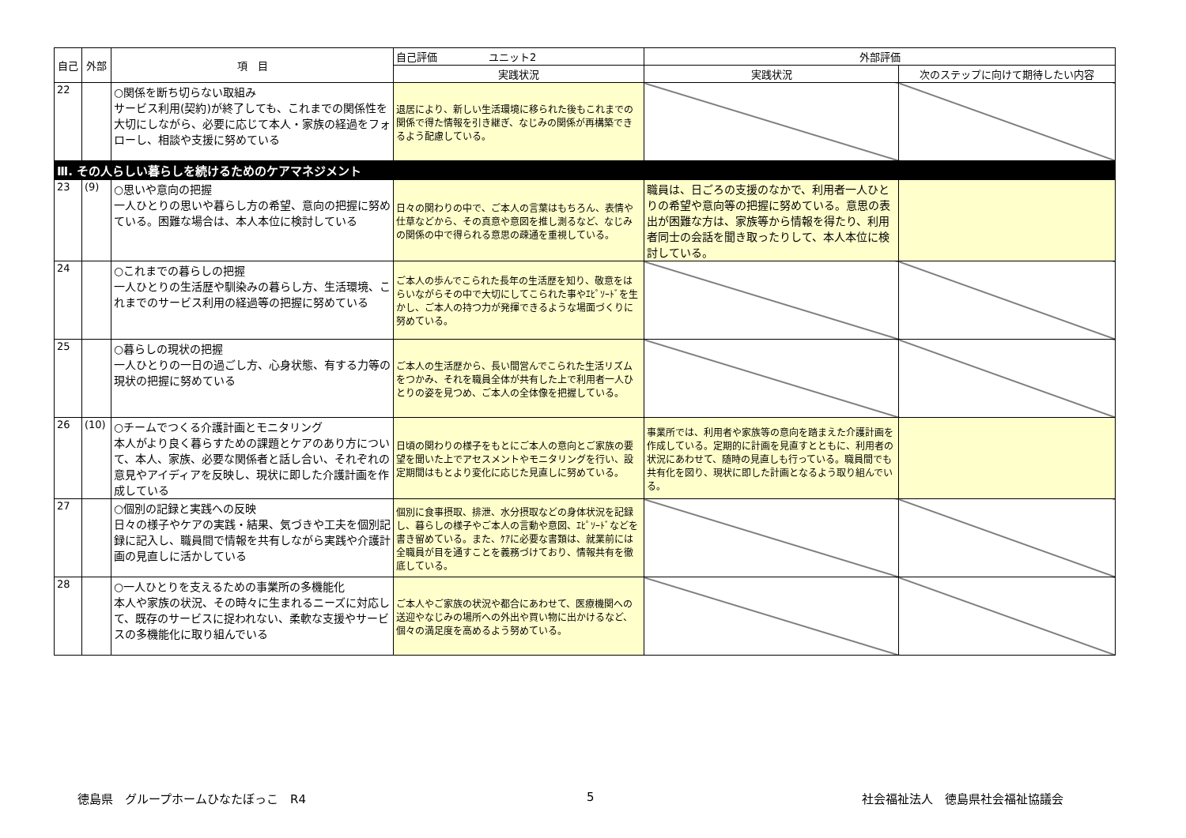| 自己 | 外部 | 項 目 | 自己評価 ユニット2 | 外部評価 | |
| --- | --- | --- | --- | --- | --- |
| | | | 実践状況 | 実践状況 | 次のステップに向けて期待したい内容 |
| 22 | | ○関係を断ち切らない取組み サービス利用(契約)が終了しても、これまでの関係性を大切にしながら、必要に応じて本人・家族の経過をフォローし、相談や支援に努めている | 退居により、新しい生活環境に移られた後もこれまでの関係で得た情報を引き継ぎ、なじみの関係が再構築できるよう配慮している。 | | |
| Ⅲ. その人らしい暮らしを続けるためのケアマネジメント | | | | | |
| 23 | (9) | ○思いや意向の把握 一人ひとりの思いや暮らし方の希望、意向の把握に努めている。困難な場合は、本人本位に検討している | 日々の関わりの中で、ご本人の言葉はもちろん、表情や仕草などから、その真意や意図を推し測るなど、なじみの関係の中で得られる意思の疎通を重視している。 | 職員は、日ごろの支援のなかで、利用者一人ひとりの希望や意向等の把握に努めている。意思の表出が困難な方は、家族等から情報を得たり、利用者同士の会話を聞き取ったりして、本人本位に検討している。 | |
| 24 | | ○これまでの暮らしの把握 一人ひとりの生活歴や馴染みの暮らし方、生活環境、これまでのサービス利用の経過等の把握に努めている | ご本人の歩んでこられた長年の生活歴を知り、敬意をはらいながらその中で大切にしてこられた事やｴﾋﾟｿｰﾄﾞを生かし、ご本人の持つ力が発揮できるような場面づくりに努めている。 | | |
| 25 | | ○暮らしの現状の把握 一人ひとりの一日の過ごし方、心身状態、有する力等の現状の把握に努めている | ご本人の生活歴から、長い間営んでこられた生活リズムをつかみ、それを職員全体が共有した上で利用者一人ひとりの姿を見つめ、ご本人の全体像を把握している。 | | |
| 26 | (10) | ○チームでつくる介護計画とモニタリング 本人がより良く暮らすための課題とケアのあり方について、本人、家族、必要な関係者と話し合い、それぞれの意見やアイディアを反映し、現状に即した介護計画を作成している | 日頃の関わりの様子をもとにご本人の意向とご家族の要望を聞いた上でアセスメントやモニタリングを行い、設定期間はもとより変化に応じた見直しに努めている。 | 事業所では、利用者や家族等の意向を踏まえた介護計画を作成している。定期的に計画を見直すとともに、利用者の状況にあわせて、随時の見直しも行っている。職員間でも共有化を図り、現状に即した計画となるよう取り組んでいる。 | |
| 27 | | ○個別の記録と実践への反映 日々の様子やケアの実践・結果、気づきや工夫を個別記録に記入し、職員間で情報を共有しながら実践や介護計画の見直しに活かしている | 個別に食事摂取、排泄、水分摂取などの身体状況を記録し、暮らしの様子やご本人の言動や意図、ｴﾋﾟｿｰﾄﾞなどを書き留めている。また、ｹｱに必要な書類は、就業前には全職員が目を通すことを義務づけており、情報共有を徹底している。 | | |
| 28 | | ○一人ひとりを支えるための事業所の多機能化 本人や家族の状況、その時々に生まれるニーズに対応して、既存のサービスに捉われない、柔軟な支援やサービスの多機能化に取り組んでいる | ご本人やご家族の状況や都合にあわせて、医療機関への送迎やなじみの場所への外出や買い物に出かけるなど、個々の満足度を高めるよう努めている。 | | |
徳島県　グループホームひなたぼっこ　R4
5 社会福祉法人　徳島県社会福祉協議会